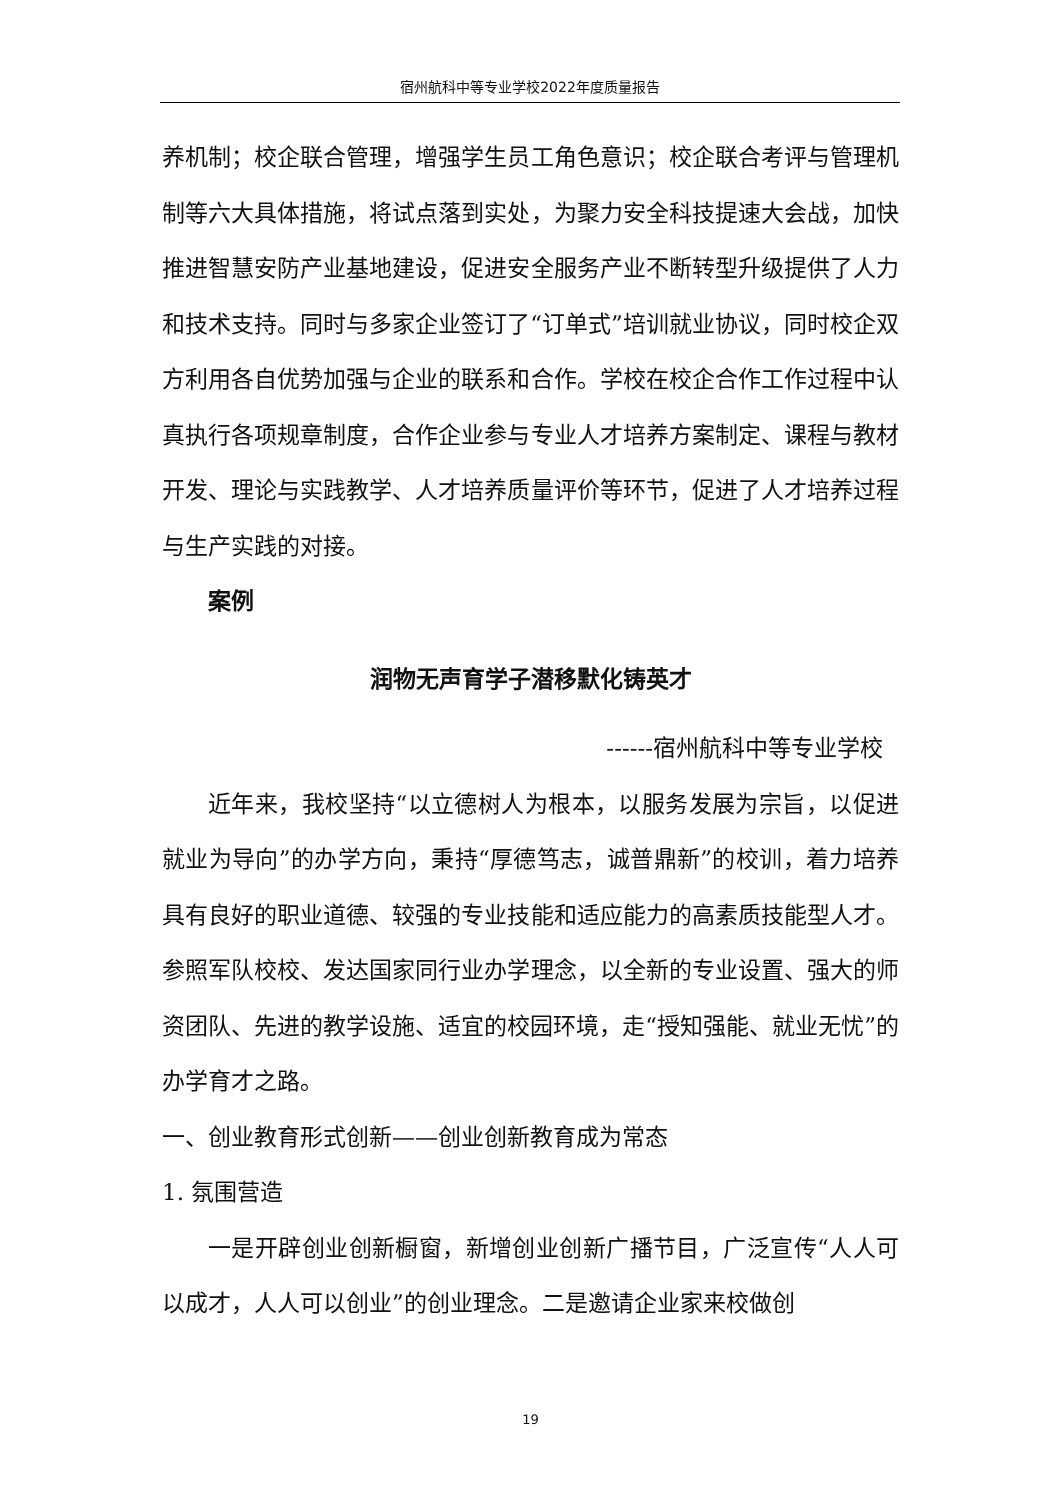宿州航科中等专业学校2022年度质量报告
养机制；校企联合管理，增强学生员工角色意识；校企联合考评与管理机制等六大具体措施，将试点落到实处，为聚力安全科技提速大会战，加快推进智慧安防产业基地建设，促进安全服务产业不断转型升级提供了人力和技术支持。同时与多家企业签订了“订单式”培训就业协议，同时校企双方利用各自优势加强与企业的联系和合作。学校在校企合作工作过程中认真执行各项规章制度，合作企业参与专业人才培养方案制定、课程与教材开发、理论与实践教学、人才培养质量评价等环节，促进了人才培养过程与生产实践的对接。
案例
润物无声育学子潜移默化铸英才
------宿州航科中等专业学校
近年来，我校坚持“以立德树人为根本，以服务发展为宗旨，以促进就业为导向”的办学方向，秉持“厚德笃志，诚普鼎新”的校训，着力培养具有良好的职业道德、较强的专业技能和适应能力的高素质技能型人才。参照军队校校、发达国家同行业办学理念，以全新的专业设置、强大的师资团队、先进的教学设施、适宜的校园环境，走“授知强能、就业无忧”的办学育才之路。
一、创业教育形式创新——创业创新教育成为常态
1. 氛围营造
一是开辟创业创新橱窗，新增创业创新广播节目，广泛宣传“人人可以成才，人人可以创业”的创业理念。二是邀请企业家来校做创
19